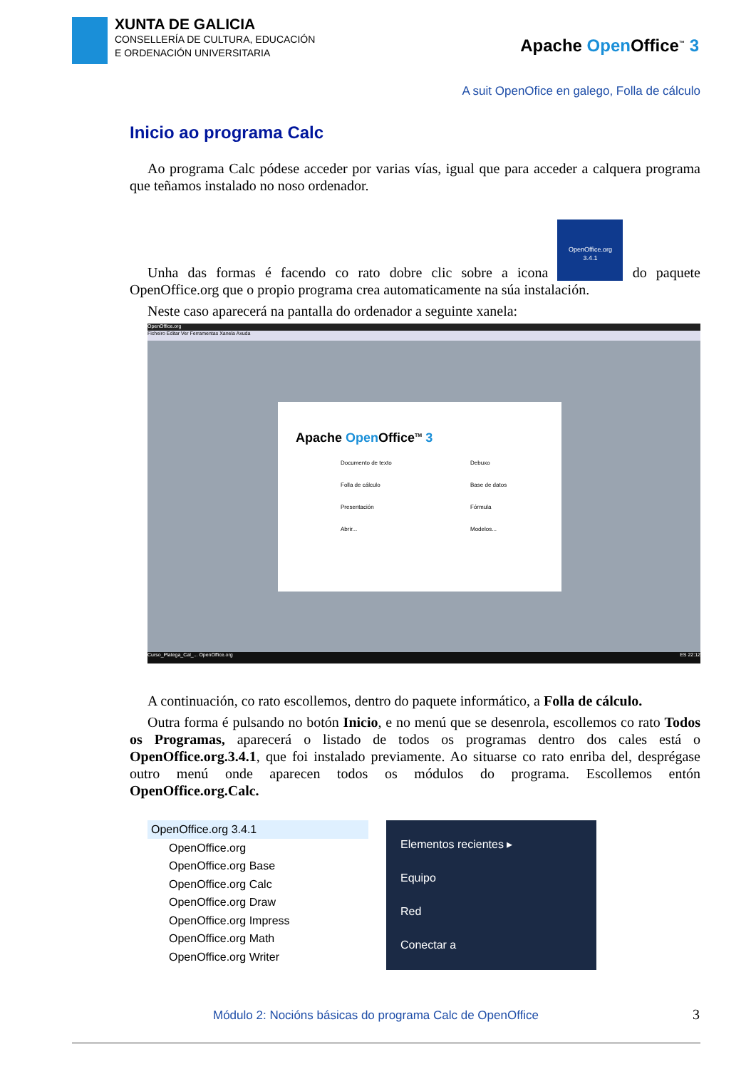XUNTA DE GALICIA
CONSELLERÍA DE CULTURA, EDUCACIÓN
E ORDENACIÓN UNIVERSITARIA
Apache Open Office<sup>™</sup> 3
A suit OpenOfice en galego, Folla de cálculo
Inicio ao programa Calc
Ao programa Calc pódese acceder por varias vías, igual que para acceder a calquera programa que teñamos instalado no noso ordenador.
Unha das formas é facendo co rato dobre clic sobre a icona
OpenOffice.org
3.4.1 do paquete OpenOffice.org que o propio programa crea automaticamente na súa instalación.
Neste caso aparecerá na pantalla do ordenador a seguinte xanela:
OpenOffice.org
Ficheiro Editar Ver Ferramentas Xanela Axuda
Apache Open Office<sup>TM</sup> 3
Documento de texto Debuxo Folla de cálculo Base de datos Presentación Fórmula Abrir... Modelos...
Curso_Platega_Cal_... OpenOffice.org ES 22:12
A continuación, co rato escollemos, dentro do paquete informático, a Folla de cálculo.
Outra forma é pulsando no botón Inicio, e no menú que se desenrola, escollemos co rato Todos os Programas, aparecerá o listado de todos os programas dentro dos cales está o OpenOffice.org.3.4.1, que foi instalado previamente. Ao situarse co rato enriba del, desprégase outro menú onde aparecen todos os módulos do programa. Escollemos entón OpenOffice.org.Calc.
OpenOffice.org 3.4.1
OpenOffice.org
OpenOffice.org Base
OpenOffice.org Calc
OpenOffice.org Draw
OpenOffice.org Impress
OpenOffice.org Math
OpenOffice.org Writer
Elementos recientes ▸
Equipo
Red
Conectar a
Módulo 2: Nocións básicas do programa Calc de OpenOffice
3